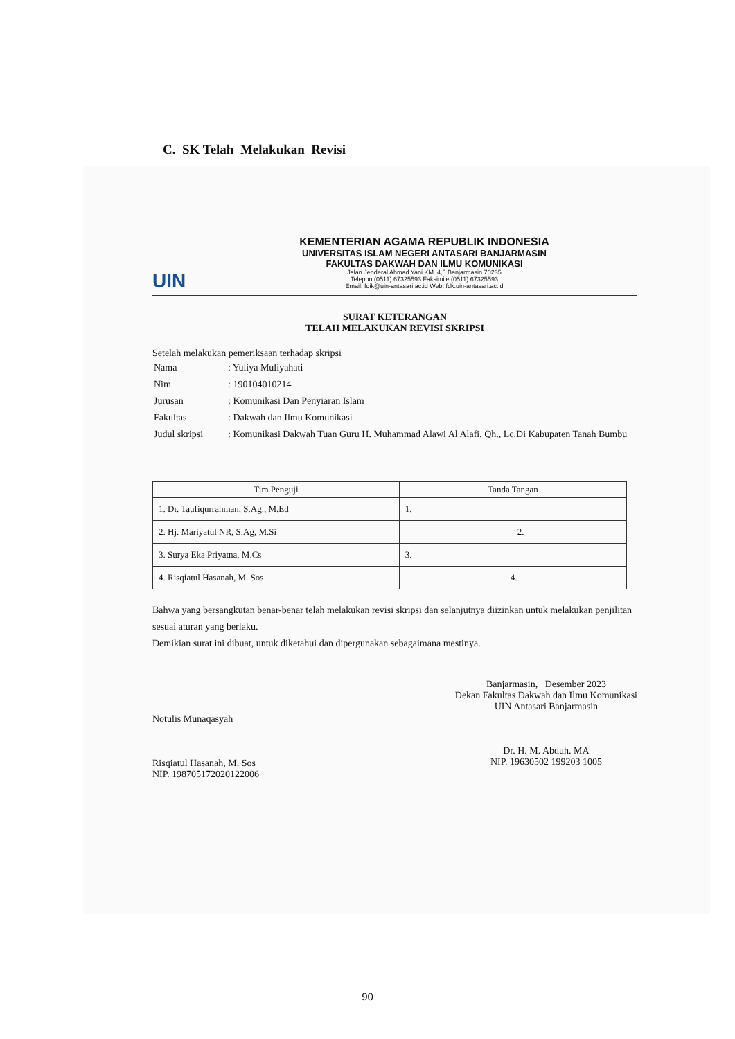C. SK Telah Melakukan Revisi
UIN
KEMENTERIAN AGAMA REPUBLIK INDONESIA
UNIVERSITAS ISLAM NEGERI ANTASARI BANJARMASIN
FAKULTAS DAKWAH DAN ILMU KOMUNIKASI
Jalan Jenderal Ahmad Yani KM. 4,5 Banjarmasin 70235
Telepon (0511) 67325593 Faksimile (0511) 67325593
Email: fdik@uin-antasari.ac.id Web: fdk.uin-antasari.ac.id
SURAT KETERANGAN
TELAH MELAKUKAN REVISI SKRIPSI
Setelah melakukan pemeriksaan terhadap skripsi
| Nama | : Yuliya Muliyahati |
| Nim | : 190104010214 |
| Jurusan | : Komunikasi Dan Penyiaran Islam |
| Fakultas | : Dakwah dan Ilmu Komunikasi |
| Judul skripsi | : Komunikasi Dakwah Tuan Guru H. Muhammad Alawi Al Alafi, Qh., Lc.Di Kabupaten Tanah Bumbu |
| Tim Penguji | Tanda Tangan |
| --- | --- |
| 1. Dr. Taufiqurrahman, S.Ag., M.Ed | 1. |
| 2. Hj. Mariyatul NR, S.Ag, M.Si | 2. |
| 3. Surya Eka Priyatna, M.Cs | 3. |
| 4. Risqiatul Hasanah, M. Sos | 4. |
Bahwa yang bersangkutan benar-benar telah melakukan revisi skripsi dan selanjutnya diizinkan untuk melakukan penjilitan sesuai aturan yang berlaku.
Demikian surat ini dibuat, untuk diketahui dan dipergunakan sebagaimana mestinya.
Notulis Munaqasyah
Risqiatul Hasanah, M. Sos
NIP. 198705172020122006
Banjarmasin, Desember 2023
Dekan Fakultas Dakwah dan Ilmu Komunikasi
UIN Antasari Banjarmasin
Dr. H. M. Abduh. MA
NIP. 19630502 199203 1005
90